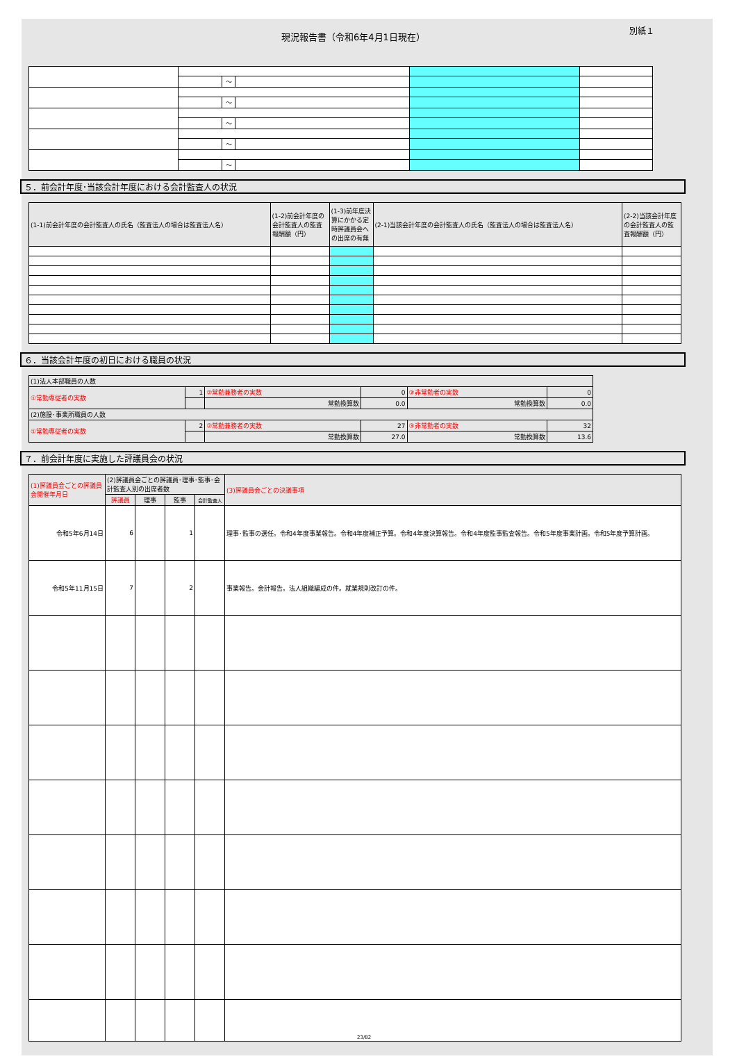現況報告書（令和6年4月1日現在）
別紙１
| | | ～ | | | |
| | | ～ | | | |
| | | ～ | | | |
| | | ～ | | | |
| | | ～ | | | |
５．前会計年度･当該会計年度における会計監査人の状況
| (1-1)前会計年度の会計監査人の氏名（監査法人の場合は監査法人名） | (1-2)前会計年度の会計監査人の監査報酬額（円） | (1-3)前年度決算にかかる定時評議員会への出席の有無 | (2-1)当該会計年度の会計監査人の氏名（監査法人の場合は監査法人名） | (2-2)当該会計年度の会計監査人の監査報酬額（円） |
| --- | --- | --- | --- | --- |
６．当該会計年度の初日における職員の状況
| (1)法人本部職員の人数 | | | | | |
| ①常勤専従者の実数 | 1 | ②常勤兼務者の実数 | 0 | ③非常勤者の実数 | 0 |
| | | 常勤換算数 | 0.0 | 常勤換算数 | 0.0 |
| (2)施設･事業所職員の人数 | | | | | |
| ①常勤専従者の実数 | 2 | ②常勤兼務者の実数 | 27 | ③非常勤者の実数 | 32 |
| | | 常勤換算数 | 27.0 | 常勤換算数 | 13.6 |
７．前会計年度に実施した評議員会の状況
| (1)評議員会ごとの評議員会開催年月日 | (2)評議員会ごとの評議員･理事･監事･会計監査人別の出席者数 | | | | (3)評議員会ごとの決議事項 |
| --- | --- | --- | --- | --- | --- |
| | 評議員 | 理事 | 監事 | 会計監査人 | |
| 令和5年6月14日 | 6 | | 1 | | 理事･監事の選任。令和4年度事業報告。令和4年度補正予算。令和4年度決算報告。令和4年度監事監査報告。令和5年度事業計画。令和5年度予算計画。 |
| 令和5年11月15日 | 7 | | 2 | | 事業報告。会計報告。法人組織編成の件。就業規則改訂の件。 |
| | | | | | 23/82 |